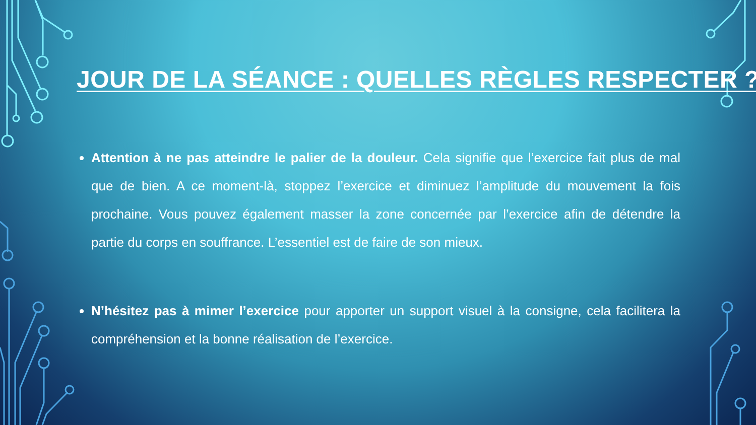JOUR DE LA SÉANCE : QUELLES RÈGLES RESPECTER ?
Attention à ne pas atteindre le palier de la douleur. Cela signifie que l’exercice fait plus de mal que de bien. A ce moment-là, stoppez l’exercice et diminuez l’amplitude du mouvement la fois prochaine. Vous pouvez également masser la zone concernée par l’exercice afin de détendre la partie du corps en souffrance. L’essentiel est de faire de son mieux.
N’hésitez pas à mimer l’exercice pour apporter un support visuel à la consigne, cela facilitera la compréhension et la bonne réalisation de l’exercice.